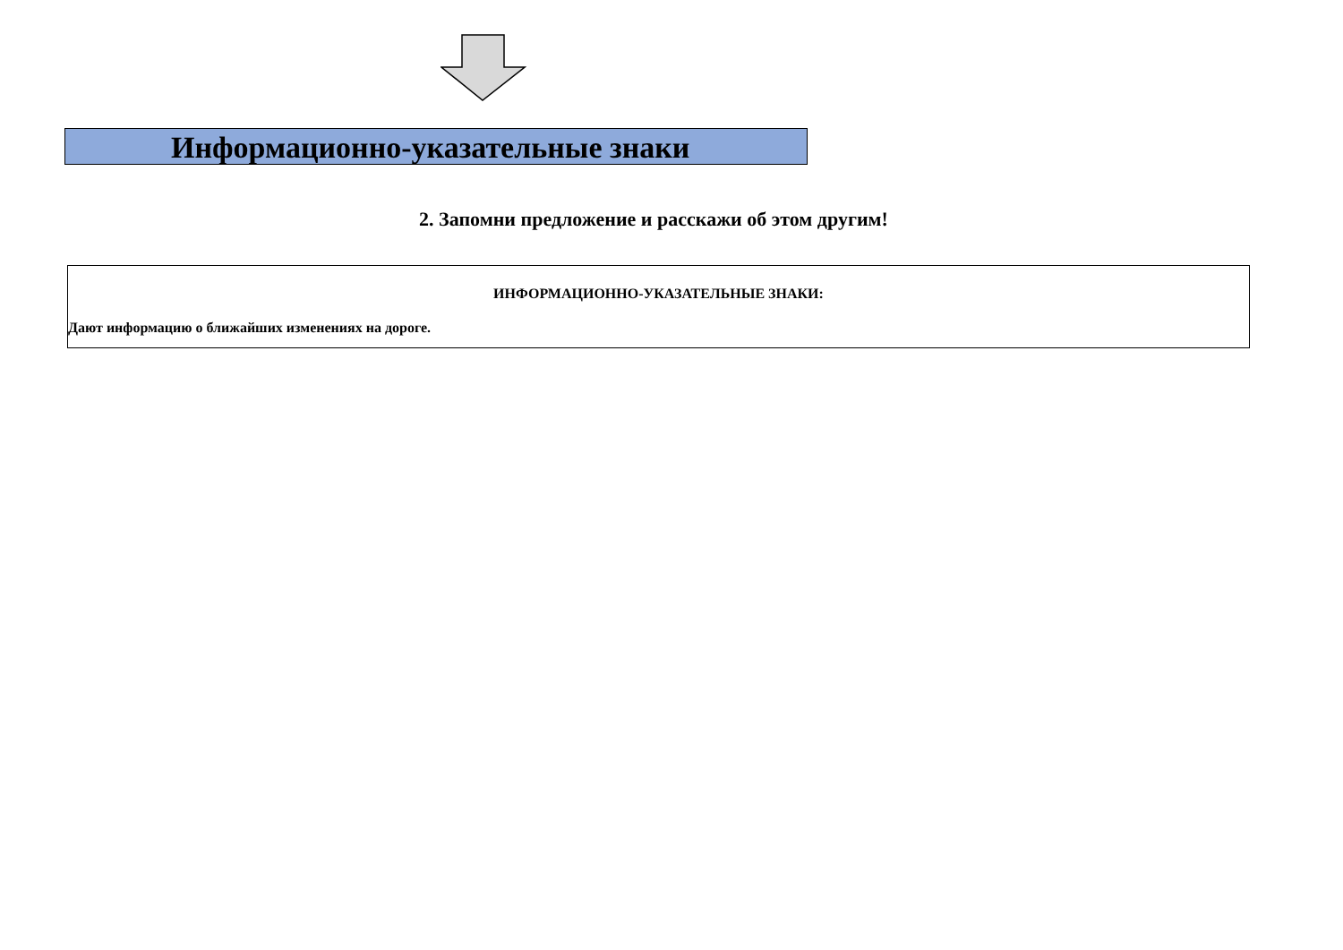Информационно-указательные знаки
2. Запомни предложение и расскажи об этом другим!
ИНФОРМАЦИОННО-УКАЗАТЕЛЬНЫЕ ЗНАКИ:
Дают информацию о ближайших изменениях на дороге.